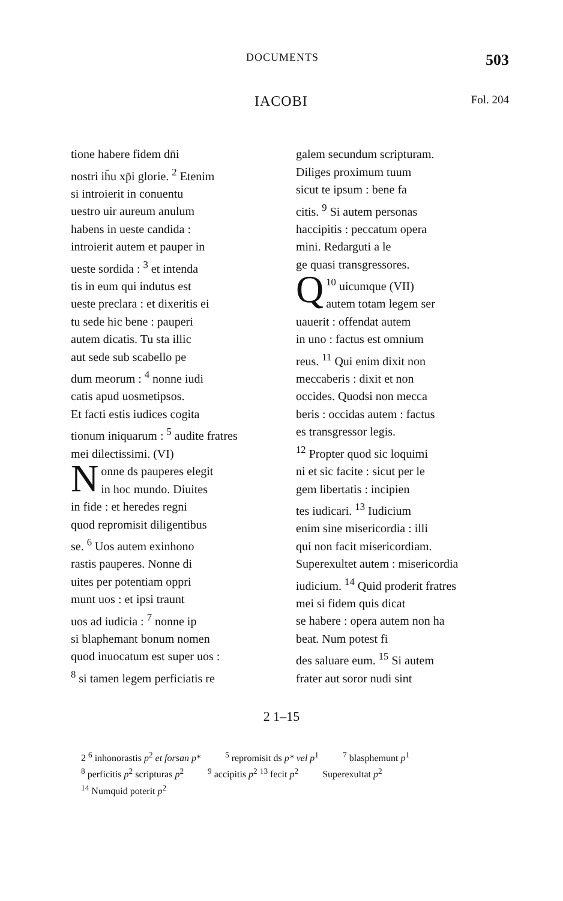DOCUMENTS 503
IACOBI Fol. 204
tione habere fidem dn̄i
nostri ih̄u xp̄i glorie. <sup>2</sup> Etenim
si introierit in conuentu
uestro uir aureum anulum
habens in ueste candida :
introierit autem et pauper in
ueste sordida : <sup>3</sup> et intenda
tis in eum qui indutus est
ueste preclara : et dixeritis ei
tu sede hic bene : pauperi
autem dicatis. Tu sta illic
aut sede sub scabello pe
dum meorum : <sup>4</sup> nonne iudi
catis apud uosmetipsos.
Et facti estis iudices cogita
tionum iniquarum : <sup>5</sup> audite fratres
mei dilectissimi. (VI)
Nonne ds pauperes elegit
in hoc mundo. Diuites
in fide : et heredes regni
quod repromisit diligentibus
se. <sup>6</sup> Uos autem exinhono
rastis pauperes. Nonne di
uites per potentiam oppri
munt uos : et ipsi traunt
uos ad iudicia : <sup>7</sup> nonne ip
si blaphemant bonum nomen
quod inuocatum est super uos :
<sup>8</sup> si tamen legem perficiatis re
galem secundum scripturam.
Diliges proximum tuum
sicut te ipsum : bene fa
citis. <sup>9</sup> Si autem personas
haccipitis : peccatum opera
mini. Redarguti a le
ge quasi transgressores.
<sup>10</sup> Q uicumque (VII)
autem totam legem ser
uauerit : offendat autem
in uno : factus est omnium
reus. <sup>11</sup> Qui enim dixit non
meccaberis : dixit et non
occides. Quodsi non mecca
beris : occidas autem : factus
es transgressor legis.
<sup>12</sup> Propter quod sic loquimi
ni et sic facite : sicut per le
gem libertatis : incipien
tes iudicari. <sup>13</sup> Iudicium
enim sine misericordia : illi
qui non facit misericordiam.
Superexultet autem : misericordia
iudicium. <sup>14</sup> Quid proderit fratres
mei si fidem quis dicat
se habere : opera autem non ha
beat. Num potest fi
des saluare eum. <sup>15</sup> Si autem
frater aut soror nudi sint
2 1–15
2 <sup>6</sup> inhonorastis p<sup>2</sup> et forsan p*<sup>5</sup> repromisit ds p* vel p<sup>1</sup><sup>7</sup> blasphemunt p<sup>1</sup>
<sup>8</sup> perficitis p<sup>2</sup> scripturas p<sup>2</sup><sup>9</sup> accipitis p<sup>2</sup> <sup>13</sup> fecit p<sup>2</sup> Superexultat p<sup>2</sup>
<sup>14</sup> Numquid poterit p<sup>2</sup>